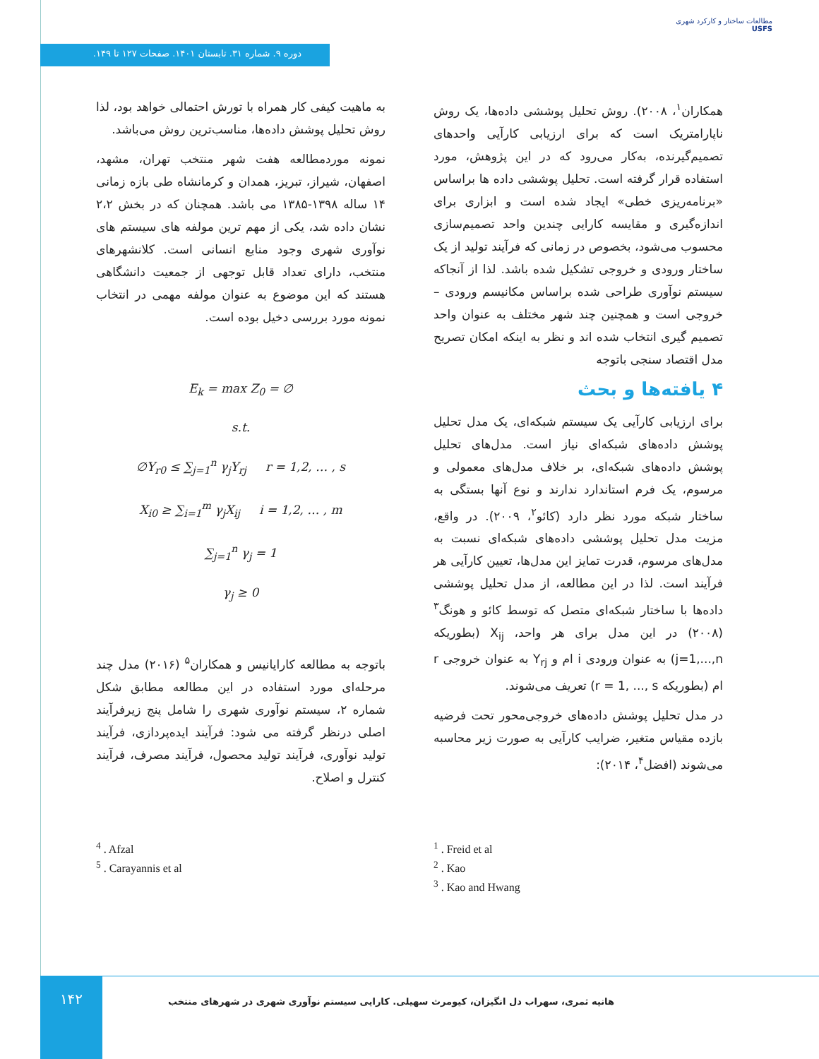مطالعات ساختار و کارکرد شهری
USFS
دوره ۹. شماره ۳۱. تابستان ۱۴۰۱. صفحات ۱۲۷ تا ۱۴۹.
همکاران<sup>۱</sup>، ۲۰۰۸). روش تحلیل پوششی داده‌ها، یک روش ناپارامتریک است که برای ارزیابی کارآیی واحدهای تصمیم‌گیرنده، به‌کار می‌رود که در این پژوهش، مورد استفاده قرار گرفته است. تحلیل پوششی داده ها براساس «برنامه‌ریزی خطی» ایجاد شده است و ابزاری برای اندازه‌گیری و مقایسه کارایی چندین واحد تصمیم‌سازی محسوب می‌شود، بخصوص در زمانی که فرآیند تولید از یک ساختار ورودی و خروجی تشکیل شده باشد. لذا از آنجاکه سیستم نوآوری طراحی شده براساس مکانیسم ورودی – خروجی است و همچنین چند شهر مختلف به عنوان واحد تصمیم گیری انتخاب شده اند و نظر به اینکه امکان تصریح مدل اقتصاد سنجی باتوجه
۴ یافته‌ها و بحث
برای ارزیابی کارآیی یک سیستم شبکه‌ای، یک مدل تحلیل پوشش داده‌های شبکه‌ای نیاز است. مدل‌های تحلیل پوشش داده‌های شبکه‌ای، بر خلاف مدل‌های معمولی و مرسوم، یک فرم استاندارد ندارند و نوع آنها بستگی به ساختار شبکه مورد نظر دارد (کائو<sup>۲</sup>، ۲۰۰۹). در واقع، مزیت مدل تحلیل پوششی داده‌های شبکه‌ای نسبت به مدل‌های مرسوم، قدرت تمایز این مدل‌ها، تعیین کارآیی هر فرآیند است. لذا در این مطالعه، از مدل تحلیل پوششی داده‌ها با ساختار شبکه‌ای متصل که توسط کائو و هونگ<sup>۳</sup> (۲۰۰۸) در این مدل برای هر واحد، X<sub>ij</sub> (بطوریکه j=1,...,n) به عنوان ورودی i ام و Y<sub>rj</sub> به عنوان خروجی r ام (بطوریکه r = 1, ..., s) تعریف می‌شوند.
در مدل تحلیل پوشش داده‌های خروجی‌محور تحت فرضیه بازده مقیاس متغیر، ضرایب کارآیی به صورت زیر محاسبه می‌شوند (افضل<sup>۴</sup>، ۲۰۱۴):
به ماهیت کیفی کار همراه با تورش احتمالی خواهد بود، لذا روش تحلیل پوشش داده‌ها، مناسب‌ترین روش می‌باشد.
نمونه موردمطالعه هفت شهر منتخب تهران، مشهد، اصفهان، شیراز، تبریز، همدان و کرمانشاه طی بازه زمانی ۱۴ ساله ۱۳۹۸-۱۳۸۵ می باشد. همچنان که در بخش ۲،۲ نشان داده شد، یکی از مهم ترین مولفه های سیستم های نوآوری شهری وجود منابع انسانی است. کلانشهرهای منتخب، دارای تعداد قابل توجهی از جمعیت دانشگاهی هستند که این موضوع به عنوان مولفه مهمی در انتخاب نمونه مورد بررسی دخیل بوده است.
E<sub>k</sub> = max Z<sub>0</sub> = ∅
s.t.
∅Y<sub>r0</sub> ≤ ∑<sub>j=1</sub><sup>n</sup> γ<sub>j</sub>Y<sub>rj</sub> r = 1,2, … , s
X<sub>i0</sub> ≥ ∑<sub>i=1</sub><sup>m</sup> γ<sub>j</sub>X<sub>ij</sub> i = 1,2, … , m
∑<sub>j=1</sub><sup>n</sup> γ<sub>j</sub> = 1
γ<sub>j</sub> ≥ 0
باتوجه به مطالعه کارایانیس و همکاران<sup>۵</sup> (۲۰۱۶) مدل چند مرحله‌ای مورد استفاده در این مطالعه مطابق شکل شماره ۲، سیستم نوآوری شهری را شامل پنج زیرفرآیند اصلی درنظر گرفته می شود: فرآیند ایده‌پردازی، فرآیند تولید نوآوری، فرآیند تولید محصول، فرآیند مصرف، فرآیند کنترل و اصلاح.
<sup>4</sup> . Afzal
<sup>5</sup> . Carayannis et al
<sup>1</sup> . Freid et al
<sup>2</sup> . Kao
<sup>3</sup> . Kao and Hwang
۱۴۲
هانیه ثمری، سهراب دل انگیزان، کیومرث سهیلی. کارایی سیستم نوآوری شهری در شهرهای منتخب